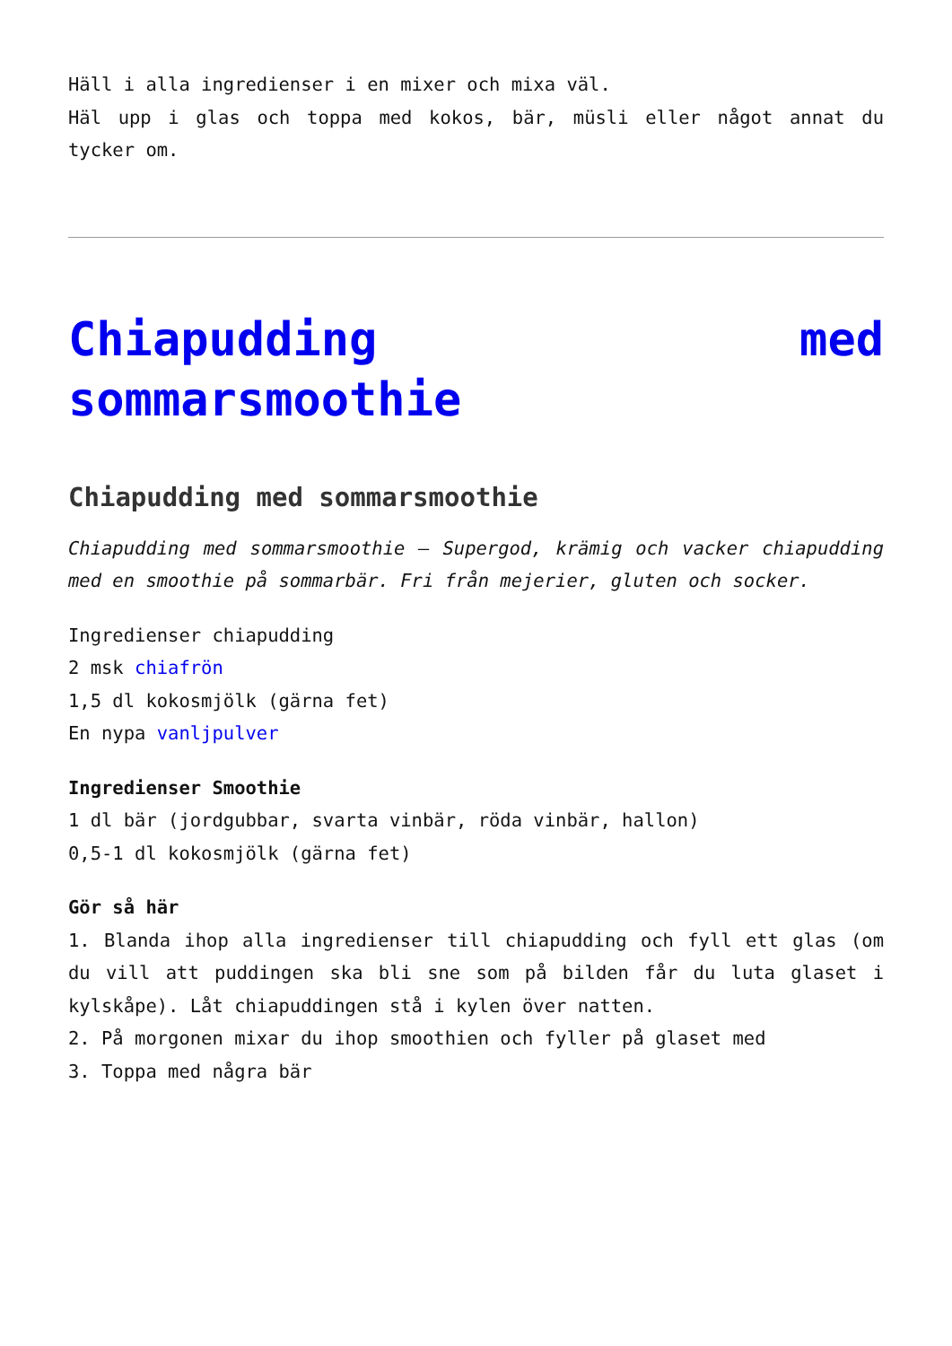Häll i alla ingredienser i en mixer och mixa väl.
Häl upp i glas och toppa med kokos, bär, müsli eller något annat du tycker om.
Chiapudding med sommarsmoothie
Chiapudding med sommarsmoothie
Chiapudding med sommarsmoothie – Supergod, krämig och vacker chiapudding med en smoothie på sommarbär. Fri från mejerier, gluten och socker.
Ingredienser chiapudding
2 msk chiafrön
1,5 dl kokosmjölk (gärna fet)
En nypa vanljpulver
Ingredienser Smoothie
1 dl bär (jordgubbar, svarta vinbär, röda vinbär, hallon)
0,5-1 dl kokosmjölk (gärna fet)
Gör så här
1. Blanda ihop alla ingredienser till chiapudding och fyll ett glas (om du vill att puddingen ska bli sne som på bilden får du luta glaset i kylskåpe). Låt chiapuddingen stå i kylen över natten.
2. På morgonen mixar du ihop smoothien och fyller på glaset med
3. Toppa med några bär